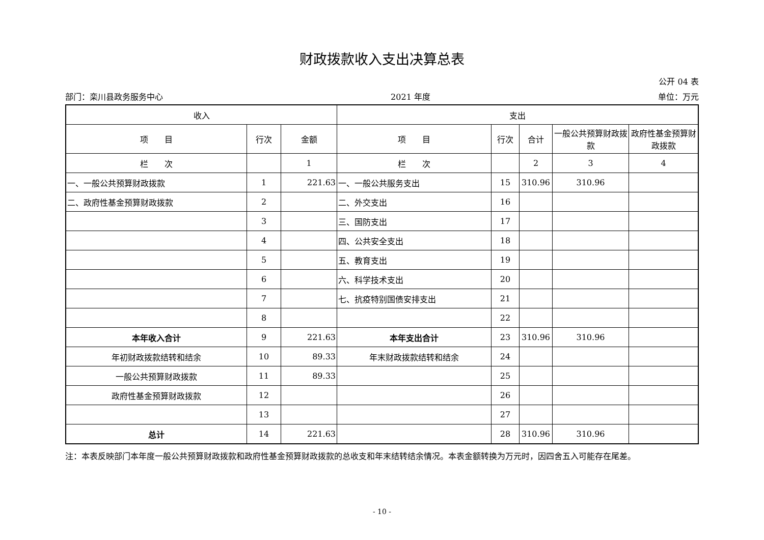财政拨款收入支出决算总表
公开 04 表
部门：栾川县政务服务中心 2021 年度 单位：万元
| 收入 | | | 支出 | | | | |
| --- | --- | --- | --- | --- | --- | --- | --- |
| 项 目 | 行次 | 金额 | 项 目 | 行次 | 合计 | 一般公共预算财政拨款 | 政府性基金预算财政拨款 |
| 栏 次 | | 1 | 栏 次 | | 2 | 3 | 4 |
| 一、一般公共预算财政拨款 | 1 | 221.63 | 一、一般公共服务支出 | 15 | 310.96 | 310.96 | |
| 二、政府性基金预算财政拨款 | 2 | | 二、外交支出 | 16 | | | |
| | 3 | | 三、国防支出 | 17 | | | |
| | 4 | | 四、公共安全支出 | 18 | | | |
| | 5 | | 五、教育支出 | 19 | | | |
| | 6 | | 六、科学技术支出 | 20 | | | |
| | 7 | | 七、抗疫特别国债安排支出 | 21 | | | |
| | 8 | | | 22 | | | |
| 本年收入合计 | 9 | 221.63 | 本年支出合计 | 23 | 310.96 | 310.96 | |
| 年初财政拨款结转和结余 | 10 | 89.33 | 年末财政拨款结转和结余 | 24 | | | |
| 一般公共预算财政拨款 | 11 | 89.33 | | 25 | | | |
| 政府性基金预算财政拨款 | 12 | | | 26 | | | |
| | 13 | | | 27 | | | |
| 总计 | 14 | 221.63 | | 28 | 310.96 | 310.96 | |
注：本表反映部门本年度一般公共预算财政拨款和政府性基金预算财政拨款的总收支和年末结转结余情况。本表金额转换为万元时，因四舍五入可能存在尾差。
- 10 -